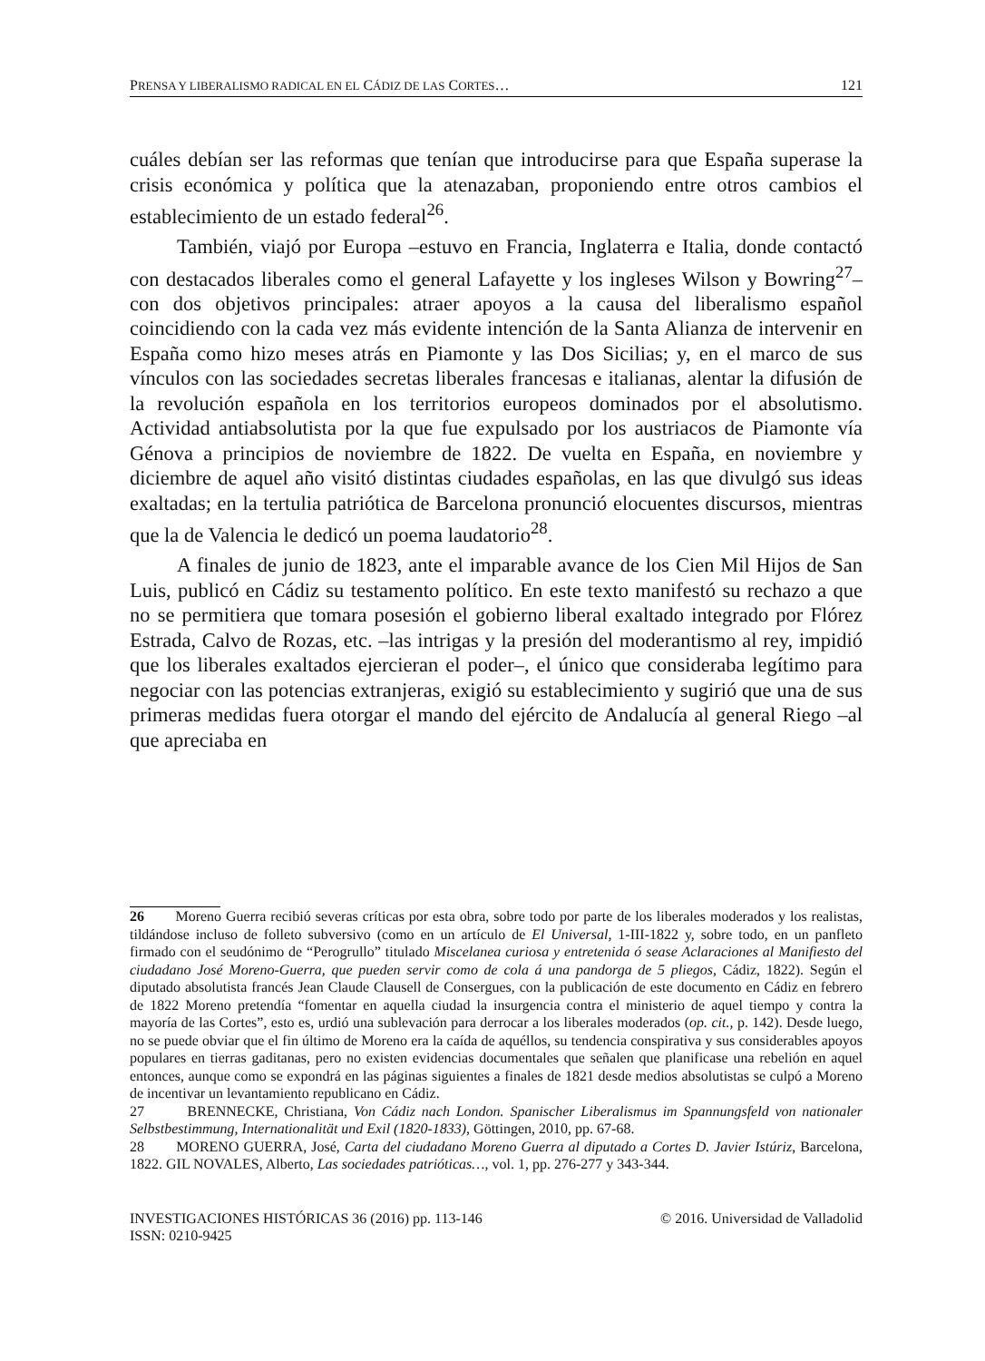PRENSA Y LIBERALISMO RADICAL EN EL CÁDIZ DE LAS CORTES… 121
cuáles debían ser las reformas que tenían que introducirse para que España superase la crisis económica y política que la atenazaban, proponiendo entre otros cambios el establecimiento de un estado federal<sup>26</sup>.
También, viajó por Europa –estuvo en Francia, Inglaterra e Italia, donde contactó con destacados liberales como el general Lafayette y los ingleses Wilson y Bowring<sup>27</sup>– con dos objetivos principales: atraer apoyos a la causa del liberalismo español coincidiendo con la cada vez más evidente intención de la Santa Alianza de intervenir en España como hizo meses atrás en Piamonte y las Dos Sicilias; y, en el marco de sus vínculos con las sociedades secretas liberales francesas e italianas, alentar la difusión de la revolución española en los territorios europeos dominados por el absolutismo. Actividad antiabsolutista por la que fue expulsado por los austriacos de Piamonte vía Génova a principios de noviembre de 1822. De vuelta en España, en noviembre y diciembre de aquel año visitó distintas ciudades españolas, en las que divulgó sus ideas exaltadas; en la tertulia patriótica de Barcelona pronunció elocuentes discursos, mientras que la de Valencia le dedicó un poema laudatorio<sup>28</sup>.
A finales de junio de 1823, ante el imparable avance de los Cien Mil Hijos de San Luis, publicó en Cádiz su testamento político. En este texto manifestó su rechazo a que no se permitiera que tomara posesión el gobierno liberal exaltado integrado por Flórez Estrada, Calvo de Rozas, etc. –las intrigas y la presión del moderantismo al rey, impidió que los liberales exaltados ejercieran el poder–, el único que consideraba legítimo para negociar con las potencias extranjeras, exigió su establecimiento y sugirió que una de sus primeras medidas fuera otorgar el mando del ejército de Andalucía al general Riego –al que apreciaba en
26 Moreno Guerra recibió severas críticas por esta obra, sobre todo por parte de los liberales moderados y los realistas, tildándose incluso de folleto subversivo (como en un artículo de El Universal, 1-III-1822 y, sobre todo, en un panfleto firmado con el seudónimo de “Perogrullo” titulado Miscelanea curiosa y entretenida ó sease Aclaraciones al Manifiesto del ciudadano José Moreno-Guerra, que pueden servir como de cola á una pandorga de 5 pliegos, Cádiz, 1822). Según el diputado absolutista francés Jean Claude Clausell de Consergues, con la publicación de este documento en Cádiz en febrero de 1822 Moreno pretendía “fomentar en aquella ciudad la insurgencia contra el ministerio de aquel tiempo y contra la mayoría de las Cortes”, esto es, urdió una sublevación para derrocar a los liberales moderados (op. cit., p. 142). Desde luego, no se puede obviar que el fin último de Moreno era la caída de aquéllos, su tendencia conspirativa y sus considerables apoyos populares en tierras gaditanas, pero no existen evidencias documentales que señalen que planificase una rebelión en aquel entonces, aunque como se expondrá en las páginas siguientes a finales de 1821 desde medios absolutistas se culpó a Moreno de incentivar un levantamiento republicano en Cádiz.
27 BRENNECKE, Christiana, Von Cádiz nach London. Spanischer Liberalismus im Spannungsfeld von nationaler Selbstbestimmung, Internationalität und Exil (1820-1833), Göttingen, 2010, pp. 67-68.
28 MORENO GUERRA, José, Carta del ciudadano Moreno Guerra al diputado a Cortes D. Javier Istúriz, Barcelona, 1822. GIL NOVALES, Alberto, Las sociedades patrióticas…, vol. 1, pp. 276-277 y 343-344.
INVESTIGACIONES HISTÓRICAS 36 (2016) pp. 113-146
ISSN: 0210-9425 © 2016. Universidad de Valladolid